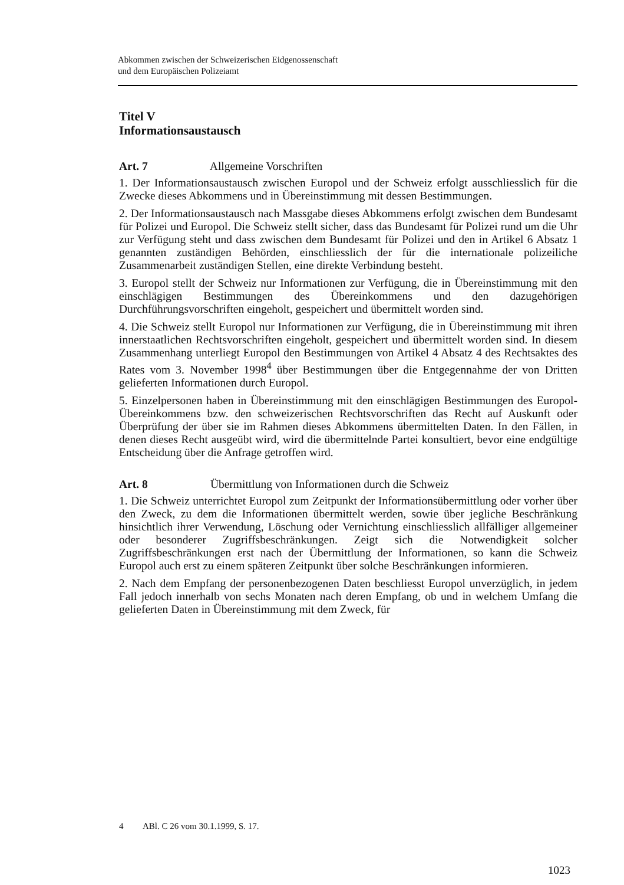Abkommen zwischen der Schweizerischen Eidgenossenschaft
und dem Europäischen Polizeiamt
Titel V
Informationsaustausch
Art. 7 Allgemeine Vorschriften
1. Der Informationsaustausch zwischen Europol und der Schweiz erfolgt aus­schliesslich für die Zwecke dieses Abkommens und in Übereinstimmung mit dessen Bestimmungen.
2. Der Informationsaustausch nach Massgabe dieses Abkommens erfolgt zwischen dem Bundesamt für Polizei und Europol. Die Schweiz stellt sicher, dass das Bun­desamt für Polizei rund um die Uhr zur Verfügung steht und dass zwischen dem Bundesamt für Polizei und den in Artikel 6 Absatz 1 genannten zuständigen Behör­den, einschliesslich der für die internationale polizeiliche Zusammenarbeit zuständi­gen Stellen, eine direkte Verbindung besteht.
3. Europol stellt der Schweiz nur Informationen zur Verfügung, die in Überein­stimmung mit den einschlägigen Bestimmungen des Übereinkommens und den dazugehörigen Durchführungsvorschriften eingeholt, gespeichert und übermittelt worden sind.
4. Die Schweiz stellt Europol nur Informationen zur Verfügung, die in Überein­stimmung mit ihren innerstaatlichen Rechtsvorschriften eingeholt, gespeichert und übermittelt worden sind. In diesem Zusammenhang unterliegt Europol den Bestim­mungen von Artikel 4 Absatz 4 des Rechtsaktes des Rates vom 3. November 1998<sup>4</sup> über Bestimmungen über die Entgegennahme der von Dritten gelieferten Informati­onen durch Europol.
5. Einzelpersonen haben in Übereinstimmung mit den einschlägigen Bestimmungen des Europol-Übereinkommens bzw. den schweizerischen Rechtsvorschriften das Recht auf Auskunft oder Überprüfung der über sie im Rahmen dieses Abkommens übermittelten Daten. In den Fällen, in denen dieses Recht ausgeübt wird, wird die übermittelnde Partei konsultiert, bevor eine endgültige Entscheidung über die Anfrage getroffen wird.
Art. 8 Übermittlung von Informationen durch die Schweiz
1. Die Schweiz unterrichtet Europol zum Zeitpunkt der Informationsübermittlung oder vorher über den Zweck, zu dem die Informationen übermittelt werden, sowie über jegliche Beschränkung hinsichtlich ihrer Verwendung, Löschung oder Vernich­tung einschliesslich allfälliger allgemeiner oder besonderer Zugriffsbeschränkungen. Zeigt sich die Notwendigkeit solcher Zugriffsbeschränkungen erst nach der Über­mittlung der Informationen, so kann die Schweiz Europol auch erst zu einem späte­ren Zeitpunkt über solche Beschränkungen informieren.
2. Nach dem Empfang der personenbezogenen Daten beschliesst Europol unverzüg­lich, in jedem Fall jedoch innerhalb von sechs Monaten nach deren Empfang, ob und in welchem Umfang die gelieferten Daten in Übereinstimmung mit dem Zweck, für
4 ABl. C 26 vom 30.1.1999, S. 17.
1023